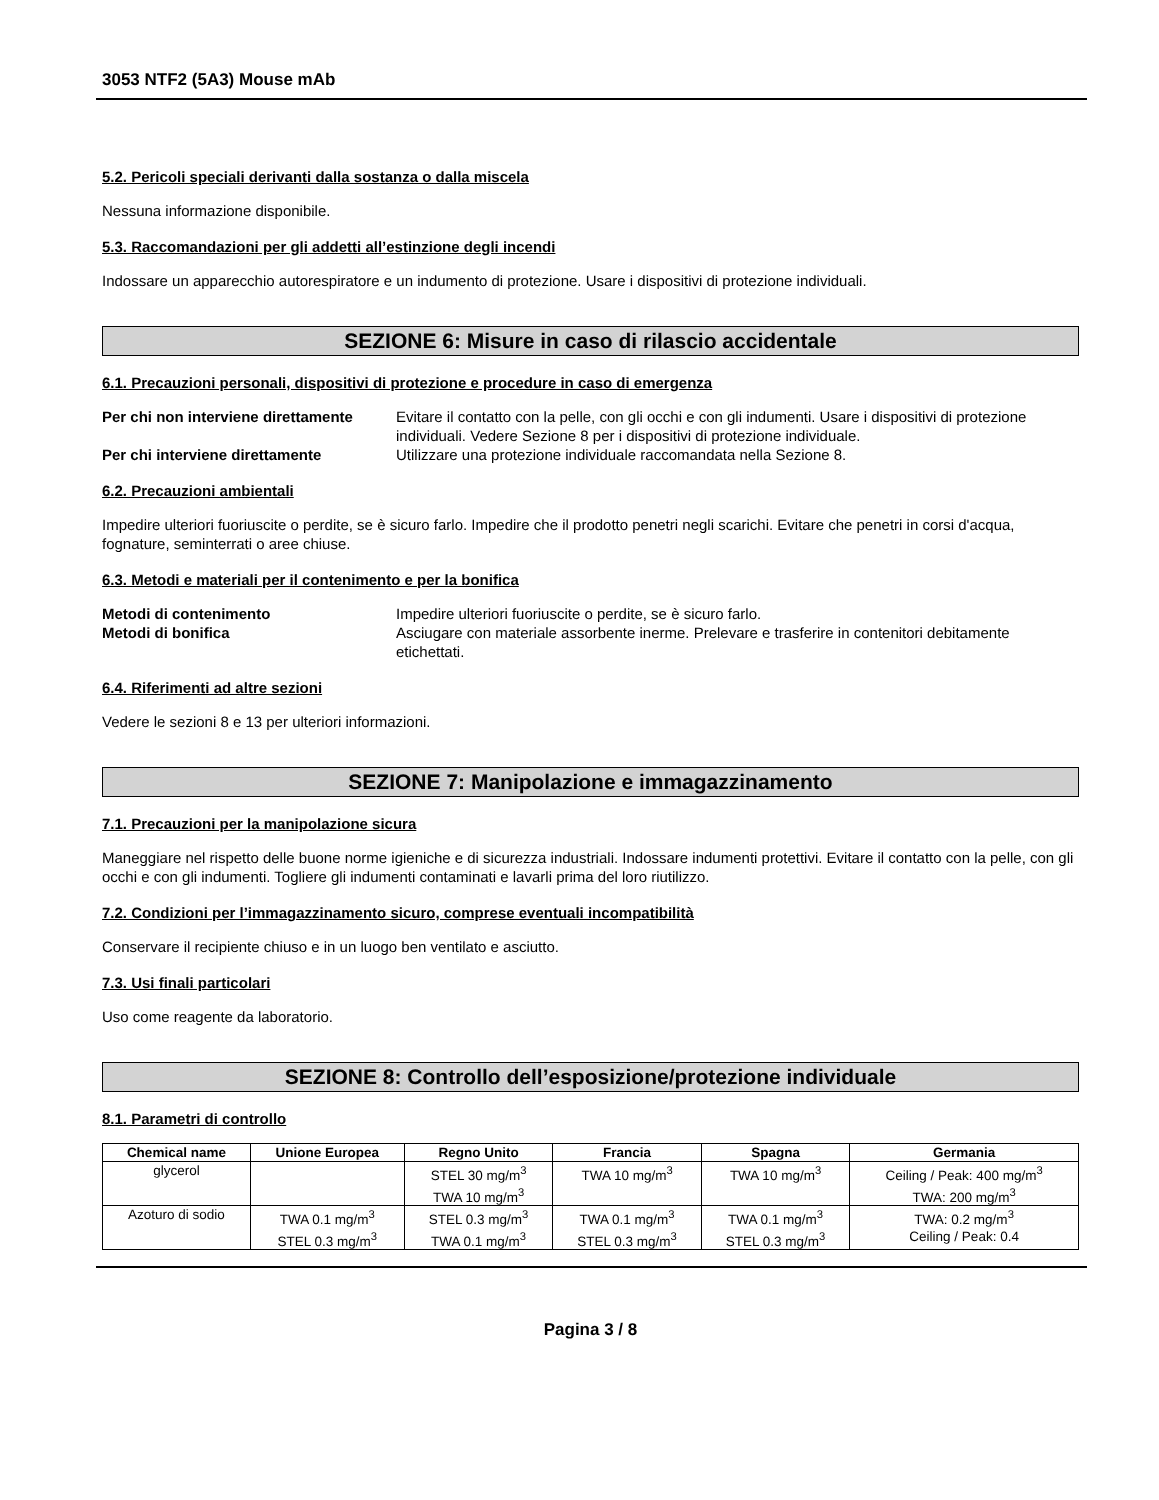3053 NTF2 (5A3) Mouse mAb
5.2. Pericoli speciali derivanti dalla sostanza o dalla miscela
Nessuna informazione disponibile.
5.3. Raccomandazioni per gli addetti all’estinzione degli incendi
Indossare un apparecchio autorespiratore e un indumento di protezione. Usare i dispositivi di protezione individuali.
SEZIONE 6: Misure in caso di rilascio accidentale
6.1. Precauzioni personali, dispositivi di protezione e procedure in caso di emergenza
Per chi non interviene direttamente Evitare il contatto con la pelle, con gli occhi e con gli indumenti. Usare i dispositivi di protezione individuali. Vedere Sezione 8 per i dispositivi di protezione individuale. Per chi interviene direttamente Utilizzare una protezione individuale raccomandata nella Sezione 8.
6.2. Precauzioni ambientali
Impedire ulteriori fuoriuscite o perdite, se è sicuro farlo. Impedire che il prodotto penetri negli scarichi. Evitare che penetri in corsi d'acqua, fognature, seminterrati o aree chiuse.
6.3. Metodi e materiali per il contenimento e per la bonifica
Metodi di contenimento Impedire ulteriori fuoriuscite o perdite, se è sicuro farlo. Metodi di bonifica Asciugare con materiale assorbente inerme. Prelevare e trasferire in contenitori debitamente etichettati.
6.4. Riferimenti ad altre sezioni
Vedere le sezioni 8 e 13 per ulteriori informazioni.
SEZIONE 7: Manipolazione e immagazzinamento
7.1. Precauzioni per la manipolazione sicura
Maneggiare nel rispetto delle buone norme igieniche e di sicurezza industriali. Indossare indumenti protettivi. Evitare il contatto con la pelle, con gli occhi e con gli indumenti. Togliere gli indumenti contaminati e lavarli prima del loro riutilizzo.
7.2. Condizioni per l’immagazzinamento sicuro, comprese eventuali incompatibilità
Conservare il recipiente chiuso e in un luogo ben ventilato e asciutto.
7.3. Usi finali particolari
Uso come reagente da laboratorio.
SEZIONE 8: Controllo dell’esposizione/protezione individuale
8.1. Parametri di controllo
| Chemical name | Unione Europea | Regno Unito | Francia | Spagna | Germania |
| --- | --- | --- | --- | --- | --- |
| glycerol | | STEL 30 mg/m<sup>3</sup> TWA 10 mg/m<sup>3</sup> | TWA 10 mg/m<sup>3</sup> | TWA 10 mg/m<sup>3</sup> | Ceiling / Peak: 400 mg/m<sup>3</sup> TWA: 200 mg/m<sup>3</sup> |
| Azoturo di sodio | TWA 0.1 mg/m<sup>3</sup> STEL 0.3 mg/m<sup>3</sup> | STEL 0.3 mg/m<sup>3</sup> TWA 0.1 mg/m<sup>3</sup> | TWA 0.1 mg/m<sup>3</sup> STEL 0.3 mg/m<sup>3</sup> | TWA 0.1 mg/m<sup>3</sup> STEL 0.3 mg/m<sup>3</sup> | TWA: 0.2 mg/m<sup>3</sup> Ceiling / Peak: 0.4 |
Pagina 3 / 8